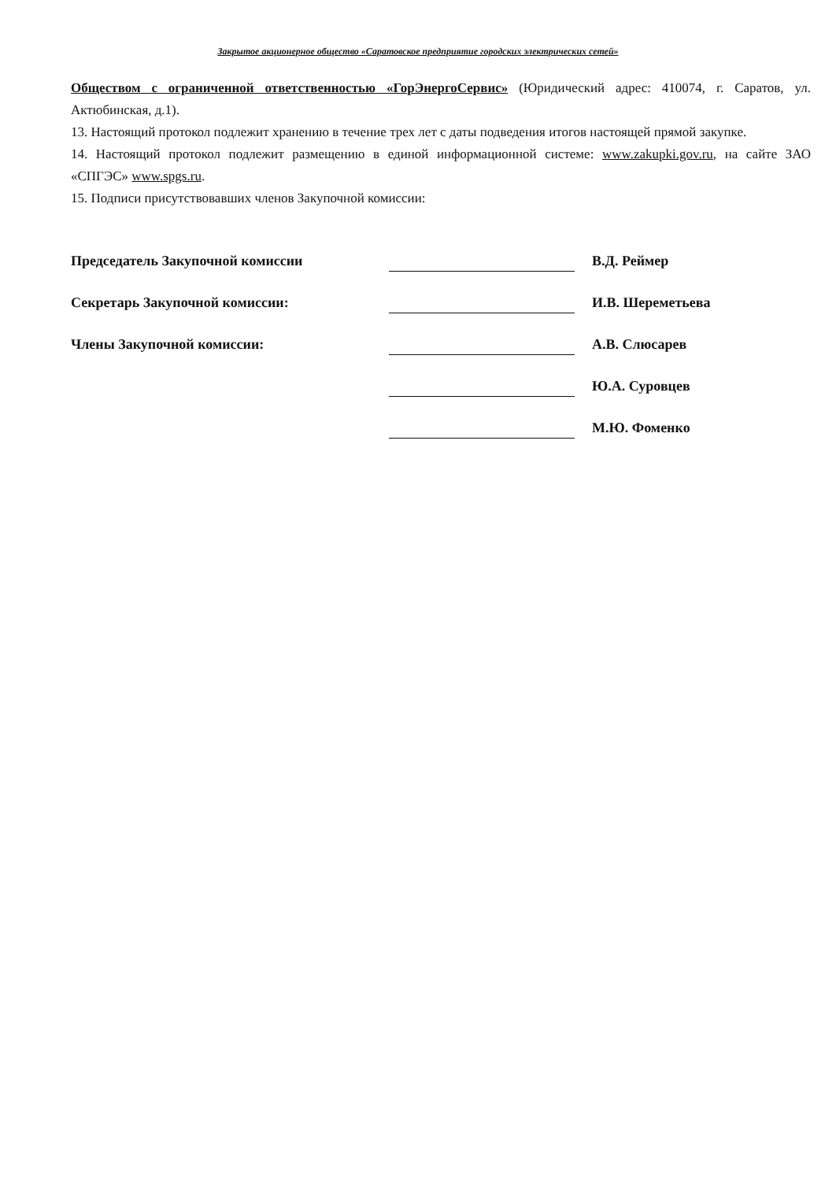Закрытое акционерное общество «Саратовское предприятие городских электрических сетей»
Обществом с ограниченной ответственностью «ГорЭнергоСервис» (Юридический адрес: 410074, г. Саратов, ул. Актюбинская, д.1).
13. Настоящий протокол подлежит хранению в течение трех лет с даты подведения итогов настоящей прямой закупке.
14. Настоящий протокол подлежит размещению в единой информационной системе: www.zakupki.gov.ru, на сайте ЗАО «СПГЭС» www.spgs.ru.
15. Подписи присутствовавших членов Закупочной комиссии:
Председатель Закупочной комиссии
В.Д. Реймер
Секретарь Закупочной комиссии:
И.В. Шереметьева
Члены Закупочной комиссии:
А.В. Слюсарев
Ю.А. Суровцев
М.Ю. Фоменко